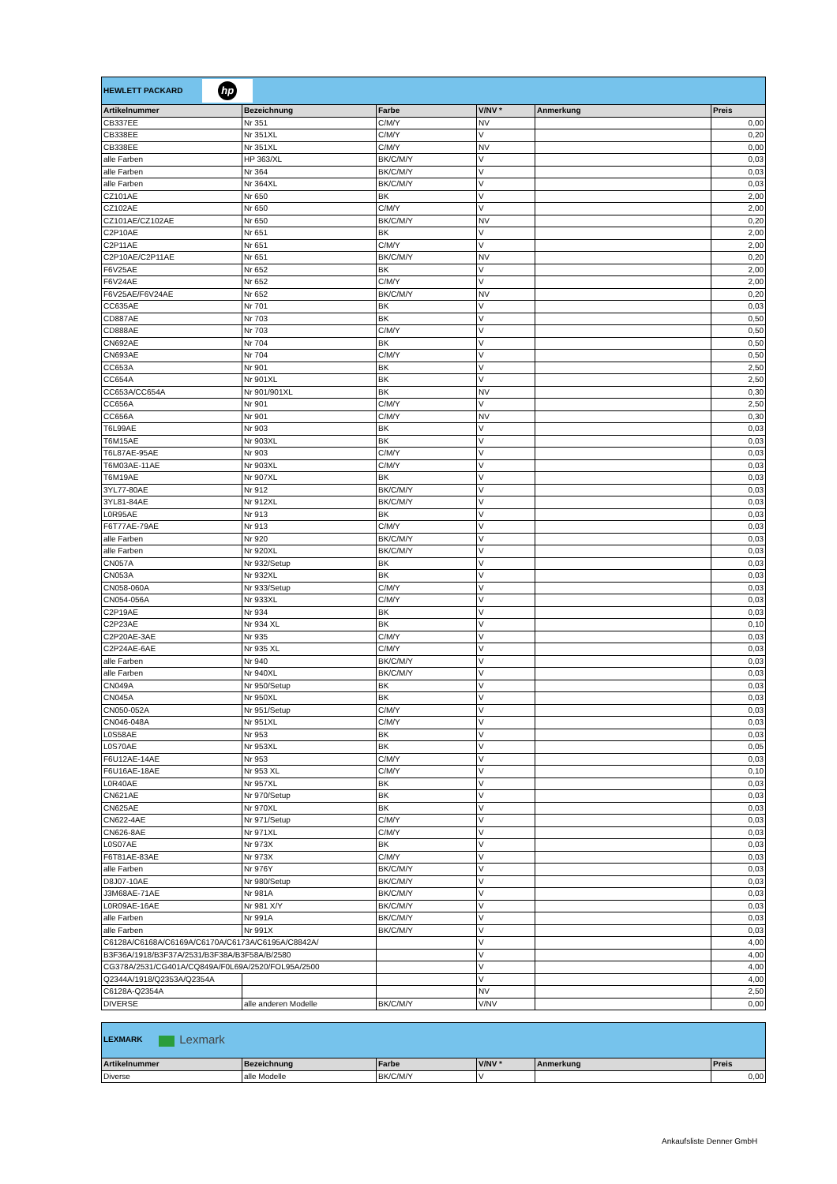| HEWLETT PACKARD hp | | | | | |
| Artikelnummer | Bezeichnung | Farbe | V/NV * | Anmerkung | Preis |
| CB337EE | Nr 351 | C/M/Y | NV | | 0,00 |
| CB338EE | Nr 351XL | C/M/Y | V | | 0,20 |
| CB338EE | Nr 351XL | C/M/Y | NV | | 0,00 |
| alle Farben | HP 363/XL | BK/C/M/Y | V | | 0,03 |
| alle Farben | Nr 364 | BK/C/M/Y | V | | 0,03 |
| alle Farben | Nr 364XL | BK/C/M/Y | V | | 0,03 |
| CZ101AE | Nr 650 | BK | V | | 2,00 |
| CZ102AE | Nr 650 | C/M/Y | V | | 2,00 |
| CZ101AE/CZ102AE | Nr 650 | BK/C/M/Y | NV | | 0,20 |
| C2P10AE | Nr 651 | BK | V | | 2,00 |
| C2P11AE | Nr 651 | C/M/Y | V | | 2,00 |
| C2P10AE/C2P11AE | Nr 651 | BK/C/M/Y | NV | | 0,20 |
| F6V25AE | Nr 652 | BK | V | | 2,00 |
| F6V24AE | Nr 652 | C/M/Y | V | | 2,00 |
| F6V25AE/F6V24AE | Nr 652 | BK/C/M/Y | NV | | 0,20 |
| CC635AE | Nr 701 | BK | V | | 0,03 |
| CD887AE | Nr 703 | BK | V | | 0,50 |
| CD888AE | Nr 703 | C/M/Y | V | | 0,50 |
| CN692AE | Nr 704 | BK | V | | 0,50 |
| CN693AE | Nr 704 | C/M/Y | V | | 0,50 |
| CC653A | Nr 901 | BK | V | | 2,50 |
| CC654A | Nr 901XL | BK | V | | 2,50 |
| CC653A/CC654A | Nr 901/901XL | BK | NV | | 0,30 |
| CC656A | Nr 901 | C/M/Y | V | | 2,50 |
| CC656A | Nr 901 | C/M/Y | NV | | 0,30 |
| T6L99AE | Nr 903 | BK | V | | 0,03 |
| T6M15AE | Nr 903XL | BK | V | | 0,03 |
| T6L87AE-95AE | Nr 903 | C/M/Y | V | | 0,03 |
| T6M03AE-11AE | Nr 903XL | C/M/Y | V | | 0,03 |
| T6M19AE | Nr 907XL | BK | V | | 0,03 |
| 3YL77-80AE | Nr 912 | BK/C/M/Y | V | | 0,03 |
| 3YL81-84AE | Nr 912XL | BK/C/M/Y | V | | 0,03 |
| L0R95AE | Nr 913 | BK | V | | 0,03 |
| F6T77AE-79AE | Nr 913 | C/M/Y | V | | 0,03 |
| alle Farben | Nr 920 | BK/C/M/Y | V | | 0,03 |
| alle Farben | Nr 920XL | BK/C/M/Y | V | | 0,03 |
| CN057A | Nr 932/Setup | BK | V | | 0,03 |
| CN053A | Nr 932XL | BK | V | | 0,03 |
| CN058-060A | Nr 933/Setup | C/M/Y | V | | 0,03 |
| CN054-056A | Nr 933XL | C/M/Y | V | | 0,03 |
| C2P19AE | Nr 934 | BK | V | | 0,03 |
| C2P23AE | Nr 934 XL | BK | V | | 0,10 |
| C2P20AE-3AE | Nr 935 | C/M/Y | V | | 0,03 |
| C2P24AE-6AE | Nr 935 XL | C/M/Y | V | | 0,03 |
| alle Farben | Nr 940 | BK/C/M/Y | V | | 0,03 |
| alle Farben | Nr 940XL | BK/C/M/Y | V | | 0,03 |
| CN049A | Nr 950/Setup | BK | V | | 0,03 |
| CN045A | Nr 950XL | BK | V | | 0,03 |
| CN050-052A | Nr 951/Setup | C/M/Y | V | | 0,03 |
| CN046-048A | Nr 951XL | C/M/Y | V | | 0,03 |
| L0S58AE | Nr 953 | BK | V | | 0,03 |
| L0S70AE | Nr 953XL | BK | V | | 0,05 |
| F6U12AE-14AE | Nr 953 | C/M/Y | V | | 0,03 |
| F6U16AE-18AE | Nr 953 XL | C/M/Y | V | | 0,10 |
| L0R40AE | Nr 957XL | BK | V | | 0,03 |
| CN621AE | Nr 970/Setup | BK | V | | 0,03 |
| CN625AE | Nr 970XL | BK | V | | 0,03 |
| CN622-4AE | Nr 971/Setup | C/M/Y | V | | 0,03 |
| CN626-8AE | Nr 971XL | C/M/Y | V | | 0,03 |
| L0S07AE | Nr 973X | BK | V | | 0,03 |
| F6T81AE-83AE | Nr 973X | C/M/Y | V | | 0,03 |
| alle Farben | Nr 976Y | BK/C/M/Y | V | | 0,03 |
| D8J07-10AE | Nr 980/Setup | BK/C/M/Y | V | | 0,03 |
| J3M68AE-71AE | Nr 981A | BK/C/M/Y | V | | 0,03 |
| L0R09AE-16AE | Nr 981 X/Y | BK/C/M/Y | V | | 0,03 |
| alle Farben | Nr 991A | BK/C/M/Y | V | | 0,03 |
| alle Farben | Nr 991X | BK/C/M/Y | V | | 0,03 |
| C6128A/C6168A/C6169A/C6170A/C6173A/C6195A/C8842A/ | | | V | | 4,00 |
| B3F36A/1918/B3F37A/2531/B3F38A/B3F58A/B/2580 | | | V | | 4,00 |
| CG378A/2531/CG401A/CQ849A/F0L69A/2520/FOL95A/2500 | | | V | | 4,00 |
| Q2344A/1918/Q2353A/Q2354A | | | V | | 4,00 |
| C6128A-Q2354A | | | NV | | 2,50 |
| DIVERSE | alle anderen Modelle | BK/C/M/Y | V/NV | | 0,00 |
| LEXMARK Lexmark | | | | | |
| Artikelnummer | Bezeichnung | Farbe | V/NV * | Anmerkung | Preis |
| Diverse | alle Modelle | BK/C/M/Y | V | | 0,00 |
Ankaufsliste Denner GmbH